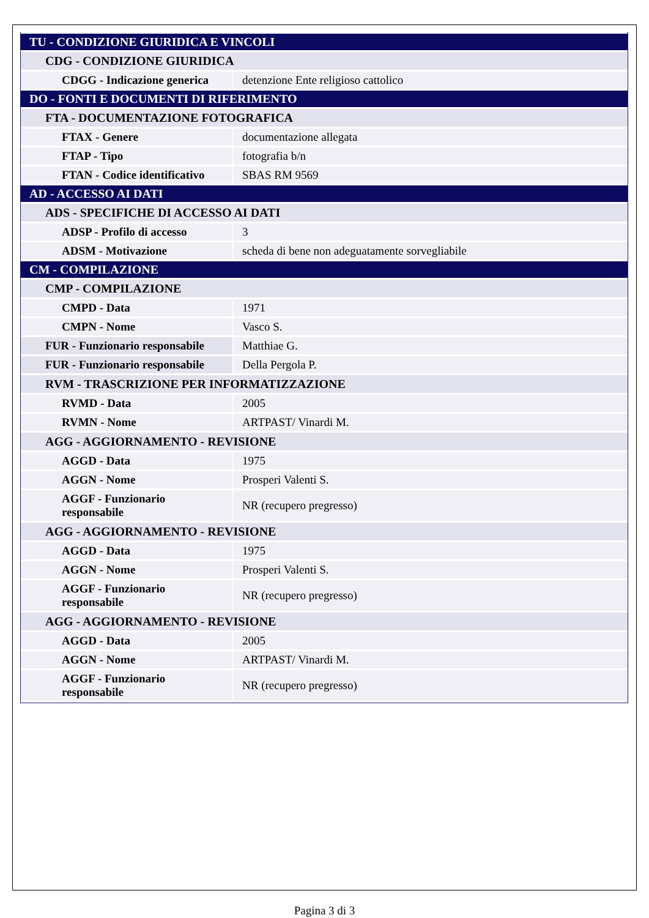| TU - CONDIZIONE GIURIDICA E VINCOLI | |
| CDG - CONDIZIONE GIURIDICA | |
| CDGG - Indicazione generica | detenzione Ente religioso cattolico |
| DO - FONTI E DOCUMENTI DI RIFERIMENTO | |
| FTA - DOCUMENTAZIONE FOTOGRAFICA | |
| FTAX - Genere | documentazione allegata |
| FTAP - Tipo | fotografia b/n |
| FTAN - Codice identificativo | SBAS RM 9569 |
| AD - ACCESSO AI DATI | |
| ADS - SPECIFICHE DI ACCESSO AI DATI | |
| ADSP - Profilo di accesso | 3 |
| ADSM - Motivazione | scheda di bene non adeguatamente sorvegliabile |
| CM - COMPILAZIONE | |
| CMP - COMPILAZIONE | |
| CMPD - Data | 1971 |
| CMPN - Nome | Vasco S. |
| FUR - Funzionario responsabile | Matthiae G. |
| FUR - Funzionario responsabile | Della Pergola P. |
| RVM - TRASCRIZIONE PER INFORMATIZZAZIONE | |
| RVMD - Data | 2005 |
| RVMN - Nome | ARTPAST/ Vinardi M. |
| AGG - AGGIORNAMENTO - REVISIONE | |
| AGGD - Data | 1975 |
| AGGN - Nome | Prosperi Valenti S. |
| AGGF - Funzionario responsabile | NR (recupero pregresso) |
| AGG - AGGIORNAMENTO - REVISIONE | |
| AGGD - Data | 1975 |
| AGGN - Nome | Prosperi Valenti S. |
| AGGF - Funzionario responsabile | NR (recupero pregresso) |
| AGG - AGGIORNAMENTO - REVISIONE | |
| AGGD - Data | 2005 |
| AGGN - Nome | ARTPAST/ Vinardi M. |
| AGGF - Funzionario responsabile | NR (recupero pregresso) |
Pagina 3 di 3